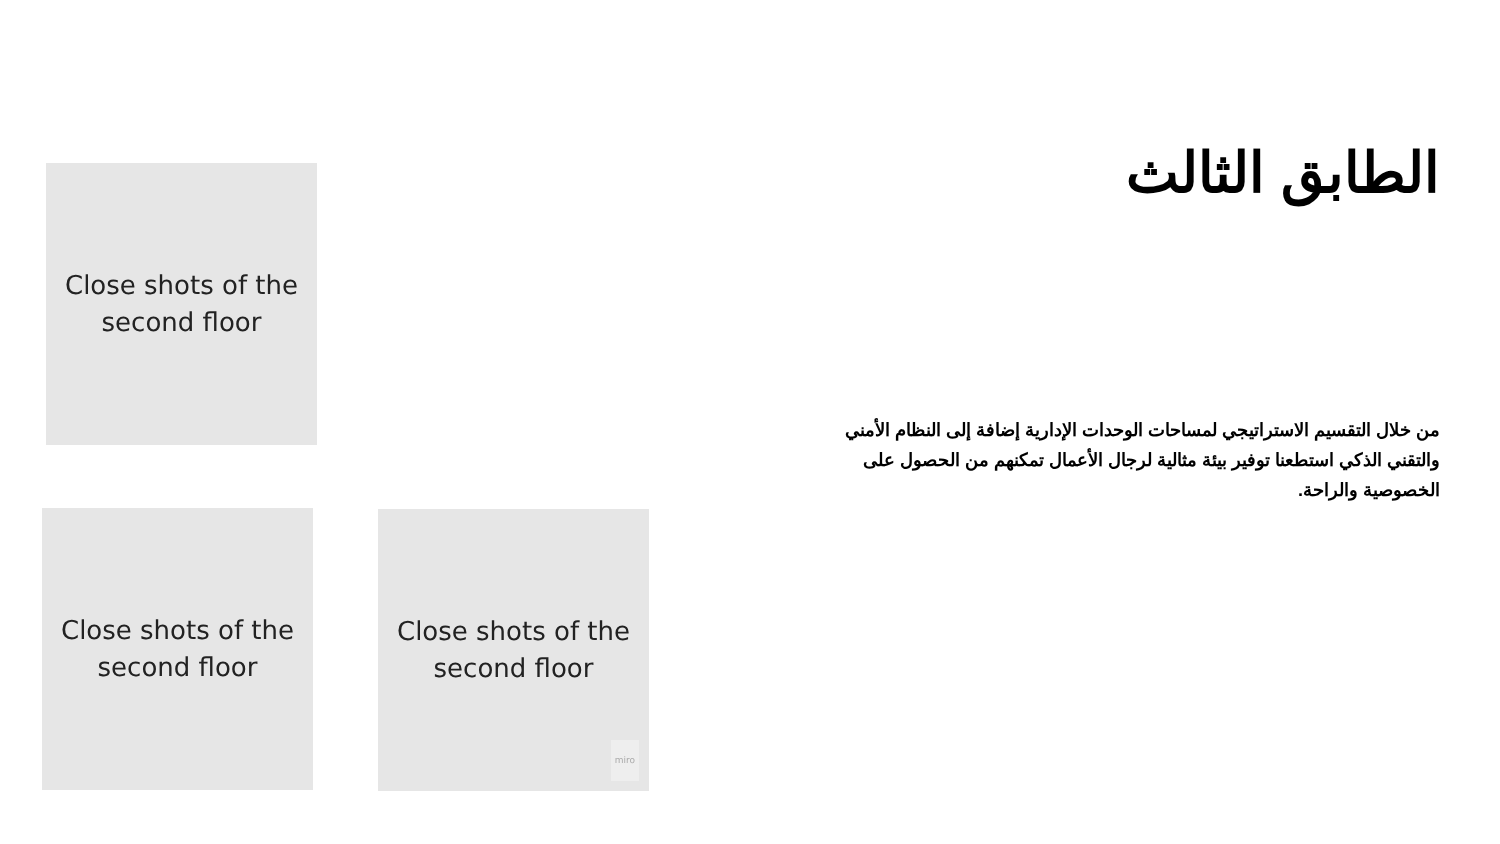Close shots of the
second floor
Close shots of the
second floor
Close shots of the
second floor
miro
الطابق الثالث
من خلال التقسيم الاستراتيجي لمساحات الوحدات الإدارية إضافة إلى النظام الأمني والتقني الذكي استطعنا توفير بيئة مثالية لرجال الأعمال تمكنهم من الحصول على الخصوصية والراحة.